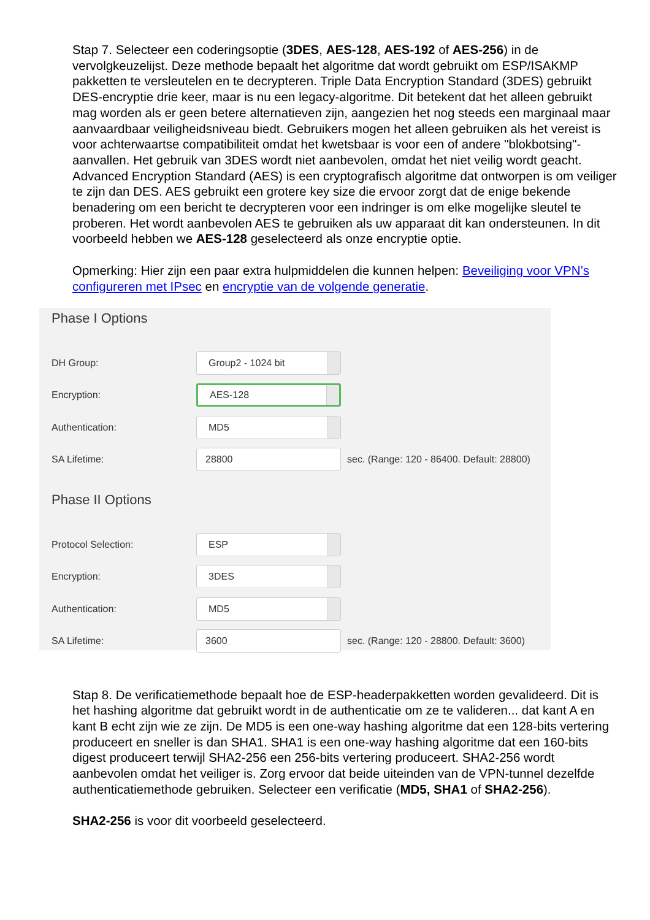Stap 7. Selecteer een coderingsoptie (3DES, AES-128, AES-192 of AES-256) in de vervolgkeuzelijst. Deze methode bepaalt het algoritme dat wordt gebruikt om ESP/ISAKMP pakketten te versleutelen en te decrypteren. Triple Data Encryption Standard (3DES) gebruikt DES-encryptie drie keer, maar is nu een legacy-algoritme. Dit betekent dat het alleen gebruikt mag worden als er geen betere alternatieven zijn, aangezien het nog steeds een marginaal maar aanvaardbaar veiligheidsniveau biedt. Gebruikers mogen het alleen gebruiken als het vereist is voor achterwaartse compatibiliteit omdat het kwetsbaar is voor een of andere "blokbotsing"-aanvallen. Het gebruik van 3DES wordt niet aanbevolen, omdat het niet veilig wordt geacht. Advanced Encryption Standard (AES) is een cryptografisch algoritme dat ontworpen is om veiliger te zijn dan DES. AES gebruikt een grotere key size die ervoor zorgt dat de enige bekende benadering om een bericht te decrypteren voor een indringer is om elke mogelijke sleutel te proberen. Het wordt aanbevolen AES te gebruiken als uw apparaat dit kan ondersteunen. In dit voorbeeld hebben we AES-128 geselecteerd als onze encryptie optie.
Opmerking: Hier zijn een paar extra hulpmiddelen die kunnen helpen: Beveiliging voor VPN’s configureren met IPsec en encryptie van de volgende generatie.
Phase I Options
DH Group:
Group2 - 1024 bit
Encryption:
AES-128
Authentication:
MD5
SA Lifetime:
28800
sec. (Range: 120 - 86400. Default: 28800)
Phase II Options
Protocol Selection:
ESP
Encryption:
3DES
Authentication:
MD5
SA Lifetime:
3600
sec. (Range: 120 - 28800. Default: 3600)
Stap 8. De verificatiemethode bepaalt hoe de ESP-headerpakketten worden gevalideerd. Dit is het hashing algoritme dat gebruikt wordt in de authenticatie om ze te valideren... dat kant A en kant B echt zijn wie ze zijn. De MD5 is een one-way hashing algoritme dat een 128-bits vertering produceert en sneller is dan SHA1. SHA1 is een one-way hashing algoritme dat een 160-bits digest produceert terwijl SHA2-256 een 256-bits vertering produceert. SHA2-256 wordt aanbevolen omdat het veiliger is. Zorg ervoor dat beide uiteinden van de VPN-tunnel dezelfde authenticatiemethode gebruiken. Selecteer een verificatie (MD5, SHA1 of SHA2-256).
SHA2-256 is voor dit voorbeeld geselecteerd.